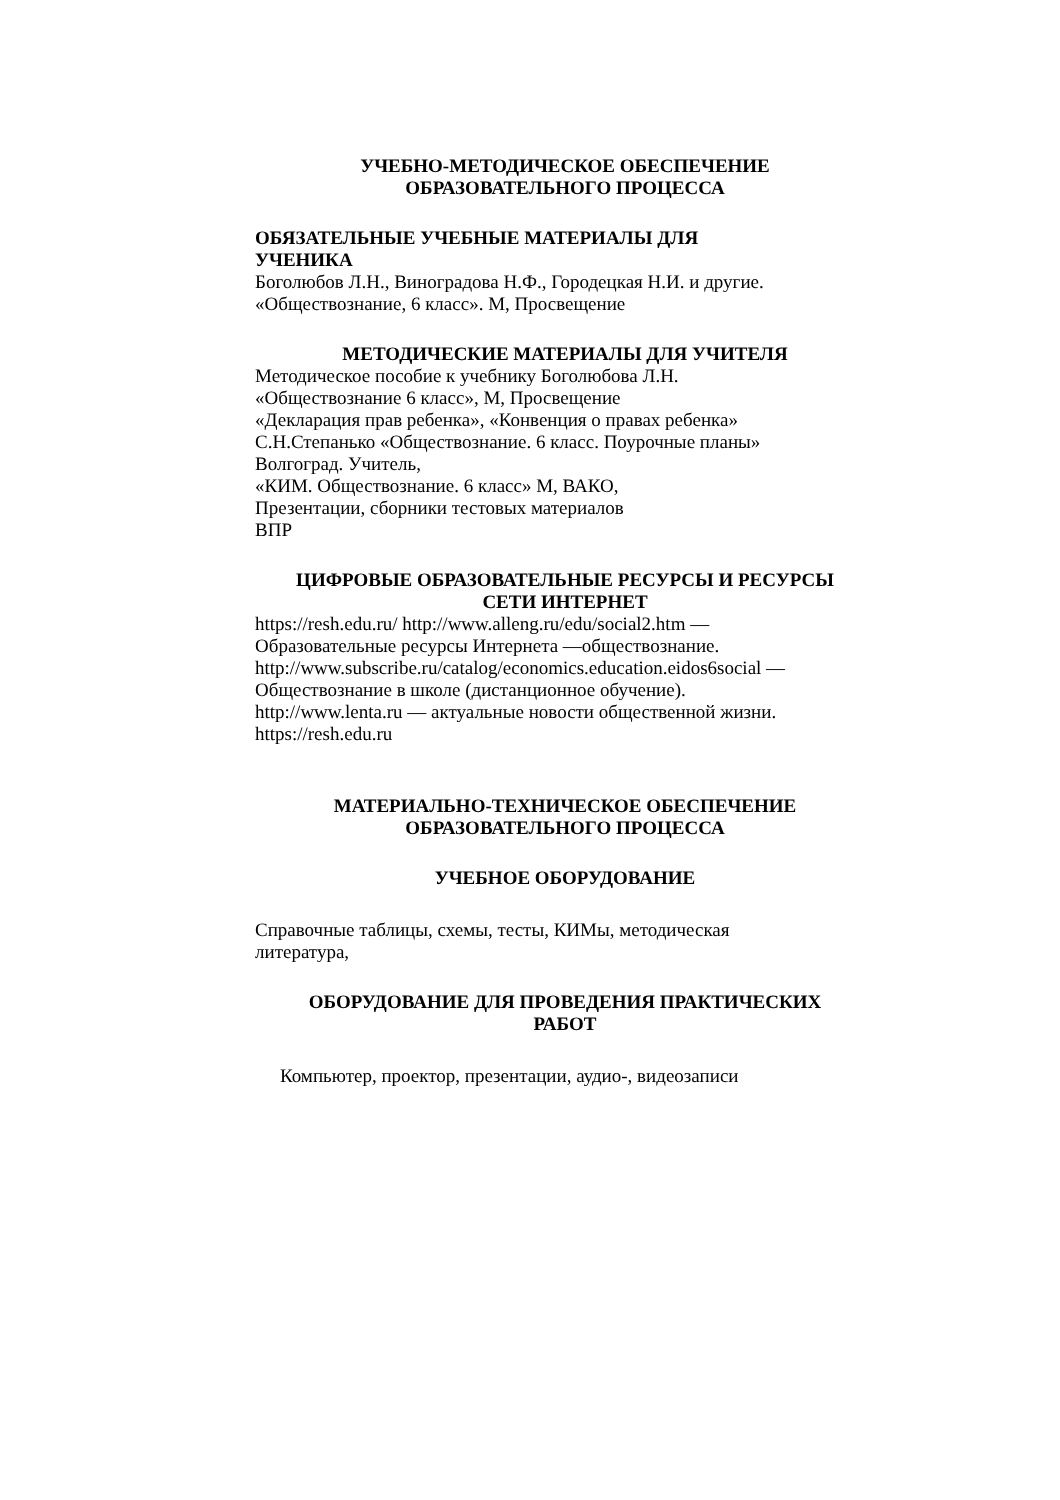УЧЕБНО-МЕТОДИЧЕСКОЕ ОБЕСПЕЧЕНИЕ
ОБРАЗОВАТЕЛЬНОГО ПРОЦЕССА
ОБЯЗАТЕЛЬНЫЕ УЧЕБНЫЕ МАТЕРИАЛЫ ДЛЯ
УЧЕНИКА
Боголюбов Л.Н., Виноградова Н.Ф., Городецкая Н.И. и другие.
«Обществознание, 6 класс». М, Просвещение
МЕТОДИЧЕСКИЕ МАТЕРИАЛЫ ДЛЯ УЧИТЕЛЯ
Методическое пособие к учебнику Боголюбова Л.Н.
«Обществознание 6 класс», М, Просвещение
«Декларация прав ребенка», «Конвенция о правах ребенка»
С.Н.Степанько «Обществознание. 6 класс. Поурочные планы»
Волгоград. Учитель,
«КИМ. Обществознание. 6 класс» М, ВАКО,
Презентации, сборники тестовых материалов
ВПР
ЦИФРОВЫЕ ОБРАЗОВАТЕЛЬНЫЕ РЕСУРСЫ И РЕСУРСЫ
СЕТИ ИНТЕРНЕТ
https://resh.edu.ru/ http://www.alleng.ru/edu/social2.htm —
Образовательные ресурсы Интернета —обществознание.
http://www.subscribe.ru/catalog/economics.education.eidos6social —
Обществознание в школе (дистанционное обучение).
http://www.lenta.ru — актуальные новости общественной жизни.
https://resh.edu.ru
МАТЕРИАЛЬНО-ТЕХНИЧЕСКОЕ ОБЕСПЕЧЕНИЕ
ОБРАЗОВАТЕЛЬНОГО ПРОЦЕССА
УЧЕБНОЕ ОБОРУДОВАНИЕ
Справочные таблицы, схемы, тесты, КИМы, методическая
литература,
ОБОРУДОВАНИЕ ДЛЯ ПРОВЕДЕНИЯ ПРАКТИЧЕСКИХ
РАБОТ
Компьютер, проектор, презентации, аудио-, видеозаписи